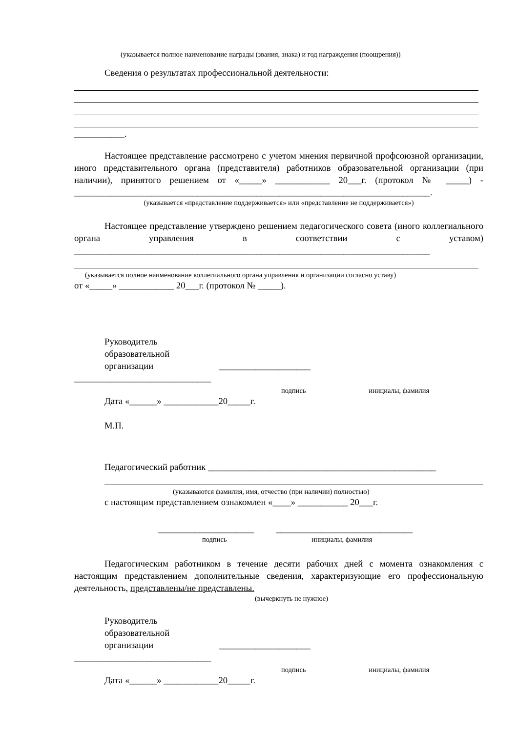(указывается полное наименование награды (звания, знака) и год награждения (поощрения))
Сведения о результатах профессиональной деятельности:
___________.
Настоящее представление рассмотрено с учетом мнения первичной профсоюзной организации, иного представительного органа (представителя) работников образовательной организации (при наличии), принятого решением от «_____» ____________ 20___г. (протокол № _____) - ______________________________________________________________________________.
(указывается «представление поддерживается» или «представление не поддерживается»)
Настоящее представление утверждено решением педагогического совета (иного коллегиального органа управления в соответствии с уставом) ______________________________________________________________________________
(указывается полное наименование коллегиального органа управления и организации согласно уставу)
от «_____» ____________ 20___г. (протокол № _____).
Руководитель
образовательной
организации ____________________
______________________________
подпись инициалы, фамилия
Дата «______» ____________20_____г.
М.П.
Педагогический работник __________________________________________________
(указываются фамилия, имя, отчество (при наличии) полностью)
с настоящим представлением ознакомлен «____» ___________ 20___г.
_____________________ ______________________________
подпись инициалы, фамилия
Педагогическим работником в течение десяти рабочих дней с момента ознакомления с настоящим представлением дополнительные сведения, характеризующие его профессиональную деятельность, представлены/не представлены.
(вычеркнуть не нужное)
Руководитель
образовательной
организации ____________________
______________________________
подпись инициалы, фамилия
Дата «______» ____________20_____г.